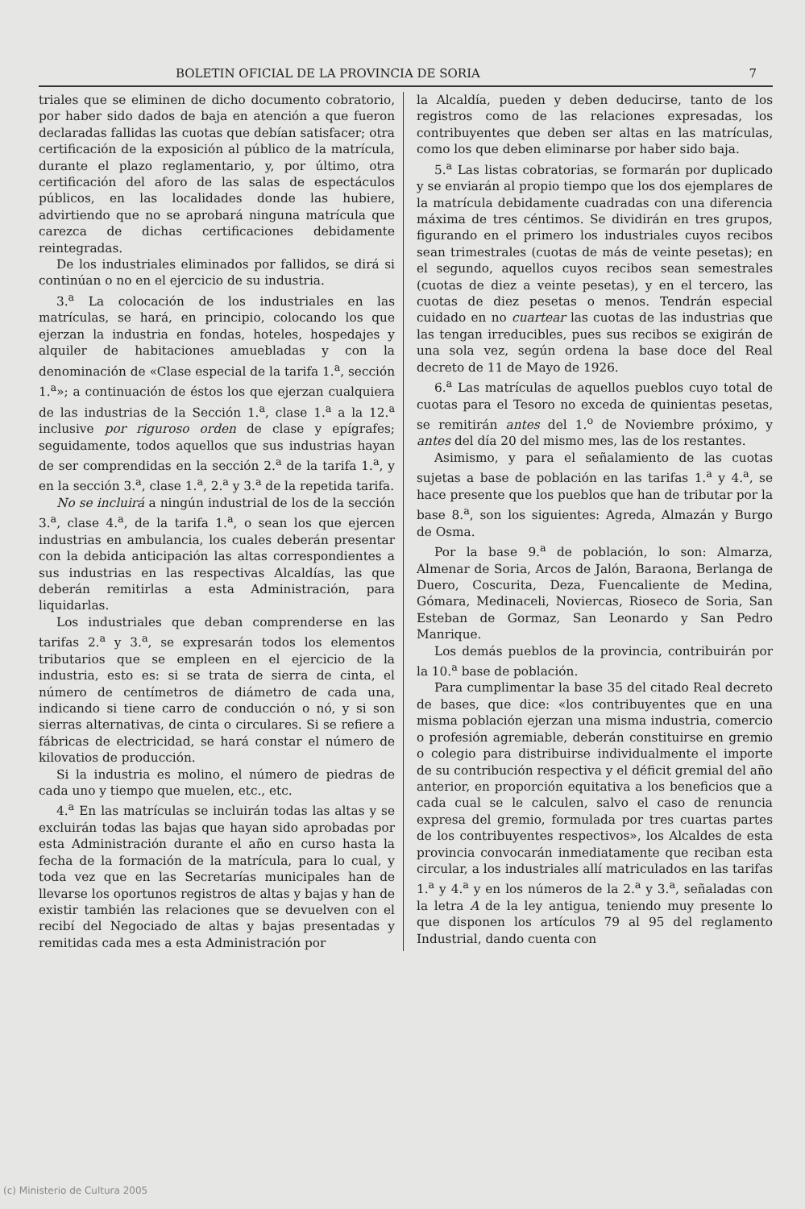BOLETIN OFICIAL DE LA PROVINCIA DE SORIA 7
triales que se eliminen de dicho documento cobratorio, por haber sido dados de baja en atención a que fueron declaradas fallidas las cuotas que debían satisfacer; otra certificación de la exposición al público de la matrícula, durante el plazo reglamentario, y, por último, otra certificación del aforo de las salas de espectáculos públicos, en las localidades donde las hubiere, advirtiendo que no se aprobará ninguna matrícula que carezca de dichas certificaciones debidamente reintegradas.
De los industriales eliminados por fallidos, se dirá si continúan o no en el ejercicio de su industria.
3.<sup>a</sup> La colocación de los industriales en las matrículas, se hará, en principio, colocando los que ejerzan la industria en fondas, hoteles, hospedajes y alquiler de habitaciones amuebladas y con la denominación de «Clase especial de la tarifa 1.<sup>a</sup>, sección 1.<sup>a</sup>»; a continuación de éstos los que ejerzan cualquiera de las industrias de la Sección 1.<sup>a</sup>, clase 1.<sup>a</sup> a la 12.<sup>a</sup> inclusive por riguroso orden de clase y epígrafes; seguidamente, todos aquellos que sus industrias hayan de ser comprendidas en la sección 2.<sup>a</sup> de la tarifa 1.<sup>a</sup>, y en la sección 3.<sup>a</sup>, clase 1.<sup>a</sup>, 2.<sup>a</sup> y 3.<sup>a</sup> de la repetida tarifa.
No se incluirá a ningún industrial de los de la sección 3.<sup>a</sup>, clase 4.<sup>a</sup>, de la tarifa 1.<sup>a</sup>, o sean los que ejercen industrias en ambulancia, los cuales deberán presentar con la debida anticipación las altas correspondientes a sus industrias en las respectivas Alcaldías, las que deberán remitirlas a esta Administración, para liquidarlas.
Los industriales que deban comprenderse en las tarifas 2.<sup>a</sup> y 3.<sup>a</sup>, se expresarán todos los elementos tributarios que se empleen en el ejercicio de la industria, esto es: si se trata de sierra de cinta, el número de centímetros de diámetro de cada una, indicando si tiene carro de conducción o nó, y si son sierras alternativas, de cinta o circulares. Si se refiere a fábricas de electricidad, se hará constar el número de kilovatios de producción.
Si la industria es molino, el número de piedras de cada uno y tiempo que muelen, etc., etc.
4.<sup>a</sup> En las matrículas se incluirán todas las altas y se excluirán todas las bajas que hayan sido aprobadas por esta Administración durante el año en curso hasta la fecha de la formación de la matrícula, para lo cual, y toda vez que en las Secretarías municipales han de llevarse los oportunos registros de altas y bajas y han de existir también las relaciones que se devuelven con el recibí del Negociado de altas y bajas presentadas y remitidas cada mes a esta Administración por
la Alcaldía, pueden y deben deducirse, tanto de los registros como de las relaciones expresadas, los contribuyentes que deben ser altas en las matrículas, como los que deben eliminarse por haber sido baja.
5.<sup>a</sup> Las listas cobratorias, se formarán por duplicado y se enviarán al propio tiempo que los dos ejemplares de la matrícula debidamente cuadradas con una diferencia máxima de tres céntimos. Se dividirán en tres grupos, figurando en el primero los industriales cuyos recibos sean trimestrales (cuotas de más de veinte pesetas); en el segundo, aquellos cuyos recibos sean semestrales (cuotas de diez a veinte pesetas), y en el tercero, las cuotas de diez pesetas o menos. Tendrán especial cuidado en no cuartear las cuotas de las industrias que las tengan irreducibles, pues sus recibos se exigirán de una sola vez, según ordena la base doce del Real decreto de 11 de Mayo de 1926.
6.<sup>a</sup> Las matrículas de aquellos pueblos cuyo total de cuotas para el Tesoro no exceda de quinientas pesetas, se remitirán antes del 1.<sup>o</sup> de Noviembre próximo, y antes del día 20 del mismo mes, las de los restantes.
Asimismo, y para el señalamiento de las cuotas sujetas a base de población en las tarifas 1.<sup>a</sup> y 4.<sup>a</sup>, se hace presente que los pueblos que han de tributar por la base 8.<sup>a</sup>, son los siguientes: Agreda, Almazán y Burgo de Osma.
Por la base 9.<sup>a</sup> de población, lo son: Almarza, Almenar de Soria, Arcos de Jalón, Baraona, Berlanga de Duero, Coscurita, Deza, Fuencaliente de Medina, Gómara, Medinaceli, Noviercas, Rioseco de Soria, San Esteban de Gormaz, San Leonardo y San Pedro Manrique.
Los demás pueblos de la provincia, contribuirán por la 10.<sup>a</sup> base de población.
Para cumplimentar la base 35 del citado Real decreto de bases, que dice: «los contribuyentes que en una misma población ejerzan una misma industria, comercio o profesión agremiable, deberán constituirse en gremio o colegio para distribuirse individualmente el importe de su contribución respectiva y el déficit gremial del año anterior, en proporción equitativa a los beneficios que a cada cual se le calculen, salvo el caso de renuncia expresa del gremio, formulada por tres cuartas partes de los contribuyentes respectivos», los Alcaldes de esta provincia convocarán inmediatamente que reciban esta circular, a los industriales allí matriculados en las tarifas 1.<sup>a</sup> y 4.<sup>a</sup> y en los números de la 2.<sup>a</sup> y 3.<sup>a</sup>, señaladas con la letra A de la ley antigua, teniendo muy presente lo que disponen los artículos 79 al 95 del reglamento Industrial, dando cuenta con
(c) Ministerio de Cultura 2005